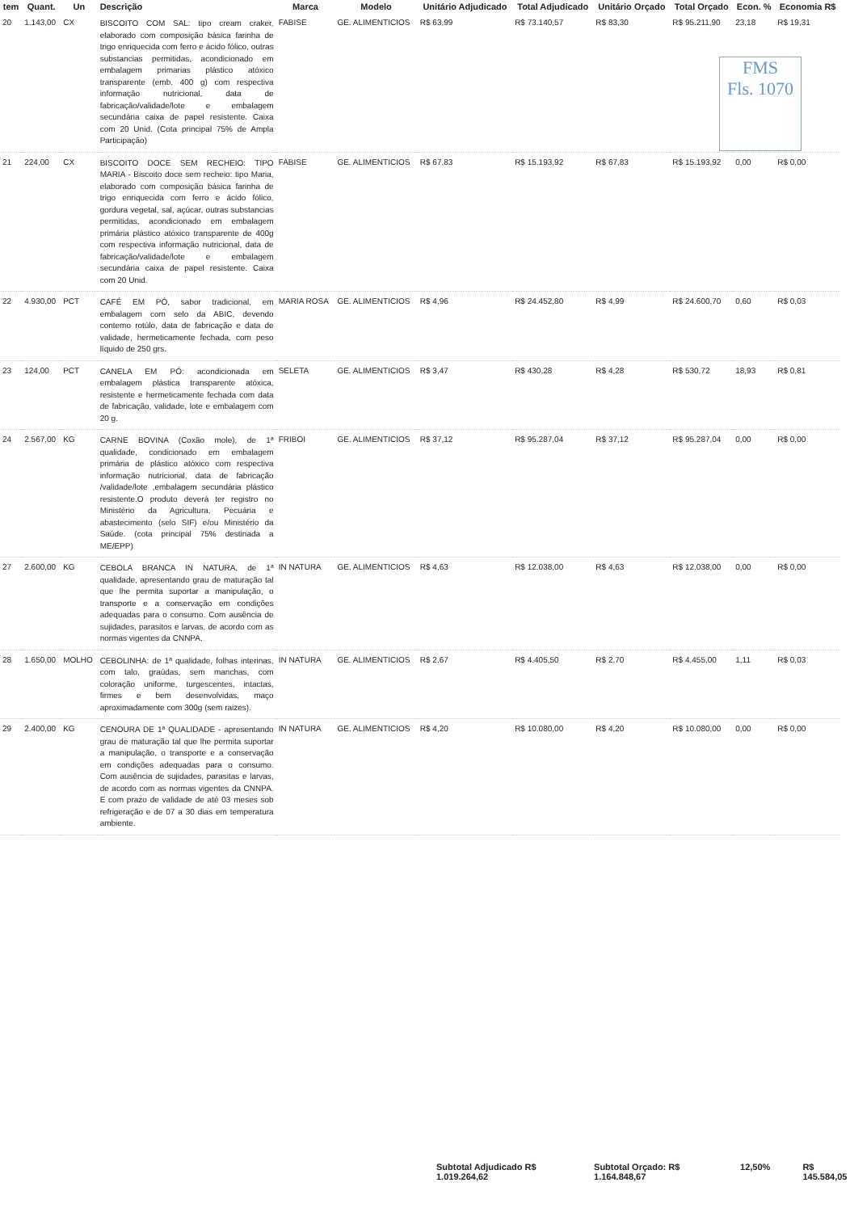FMS
Fls. 1070
| tem | Quant. | Un | Descrição | Marca | Modelo | Unitário Adjudicado | Total Adjudicado | Unitário Orçado | Total Orçado | Econ. % | Economia R$ |
| --- | --- | --- | --- | --- | --- | --- | --- | --- | --- | --- | --- |
| 20 | 1.143,00 | CX | BISCOITO COM SAL: tipo cream craker, elaborado com composição básica farinha de trigo enriquecida com ferro e ácido fólico, outras substancias permitidas, acondicionado em embalagem primarias plástico atóxico transparente (emb. 400 g) com respectiva informação nutricional, data de fabricação/validade/lote e embalagem secundária caixa de papel resistente. Caixa com 20 Unid. (Cota principal 75% de Ampla Participação) | FABISE | GE. ALIMENTICIOS | R$ 63,99 | R$ 73.140,57 | R$ 83,30 | R$ 95.211,90 | 23,18 | R$ 19,31 |
| 21 | 224,00 | CX | BISCOITO DOCE SEM RECHEIO: TIPO MARIA - Biscoito doce sem recheio: tipo Maria, elaborado com composição básica farinha de trigo enriquecida com ferro e ácido fólico, gordura vegetal, sal, açúcar, outras substancias permitidas, acondicionado em embalagem primária plástico atóxico transparente de 400g com respectiva informação nutricional, data de fabricação/validade/lote e embalagem secundária caixa de papel resistente. Caixa com 20 Unid. | FABISE | GE. ALIMENTICIOS | R$ 67,83 | R$ 15.193,92 | R$ 67,83 | R$ 15.193,92 | 0,00 | R$ 0,00 |
| 22 | 4.930,00 | PCT | CAFÉ EM PÓ, sabor tradicional, em embalagem com selo da ABIC, devendo contemo rotúlo, data de fabricação e data de validade, hermeticamente fechada, com peso líquido de 250 grs. | MARIA ROSA | GE. ALIMENTICIOS | R$ 4,96 | R$ 24.452,80 | R$ 4,99 | R$ 24.600,70 | 0,60 | R$ 0,03 |
| 23 | 124,00 | PCT | CANELA EM PÓ: acondicionada em embalagem plástica transparente atóxica, resistente e hermeticamente fechada com data de fabricação, validade, lote e embalagem com 20 g. | SELETA | GE. ALIMENTICIOS | R$ 3,47 | R$ 430,28 | R$ 4,28 | R$ 530,72 | 18,93 | R$ 0,81 |
| 24 | 2.567,00 | KG | CARNE BOVINA (Coxão mole), de 1ª qualidade, condicionado em embalagem primária de plástico atóxico com respectiva informação nutricional, data de fabricação /validade/lote ,embalagem secundária plástico resistente.O produto deverá ter registro no Ministério da Agricultura, Pecuária e abastecimento (selo SIF) e/ou Ministério da Saúde. (cota principal 75% destinada a ME/EPP) | FRIBOI | GE. ALIMENTICIOS | R$ 37,12 | R$ 95.287,04 | R$ 37,12 | R$ 95.287,04 | 0,00 | R$ 0,00 |
| 27 | 2.600,00 | KG | CEBOLA BRANCA IN NATURA, de 1ª qualidade, apresentando grau de maturação tal que lhe permita suportar a manipulação, o transporte e a conservação em condições adequadas para o consumo. Com ausência de sujidades, parasitos e larvas, de acordo com as normas vigentes da CNNPA. | IN NATURA | GE. ALIMENTICIOS | R$ 4,63 | R$ 12.038,00 | R$ 4,63 | R$ 12.038,00 | 0,00 | R$ 0,00 |
| 28 | 1.650,00 | MOLHO | CEBOLINHA: de 1ª qualidade, folhas interinas, com talo, graúdas, sem manchas, com coloração uniforme, turgescentes, intactas, firmes e bem desenvolvidas, maço aproximadamente com 300g (sem raizes). | IN NATURA | GE. ALIMENTICIOS | R$ 2,67 | R$ 4.405,50 | R$ 2,70 | R$ 4.455,00 | 1,11 | R$ 0,03 |
| 29 | 2.400,00 | KG | CENOURA DE 1ª QUALIDADE - apresentando grau de maturação tal que lhe permita suportar a manipulação, o transporte e a conservação em condições adequadas para o consumo. Com ausência de sujidades, parasitas e larvas, de acordo com as normas vigentes da CNNPA. E com prazo de validade de até 03 meses sob refrigeração e de 07 a 30 dias em temperatura ambiente. | IN NATURA | GE. ALIMENTICIOS | R$ 4,20 | R$ 10.080,00 | R$ 4,20 | R$ 10.080,00 | 0,00 | R$ 0,00 |
Subtotal Adjudicado R$ 1.019.264,62 Subtotal Orçado: R$ 1.164.848,67 12,50% R$ 145.584,05